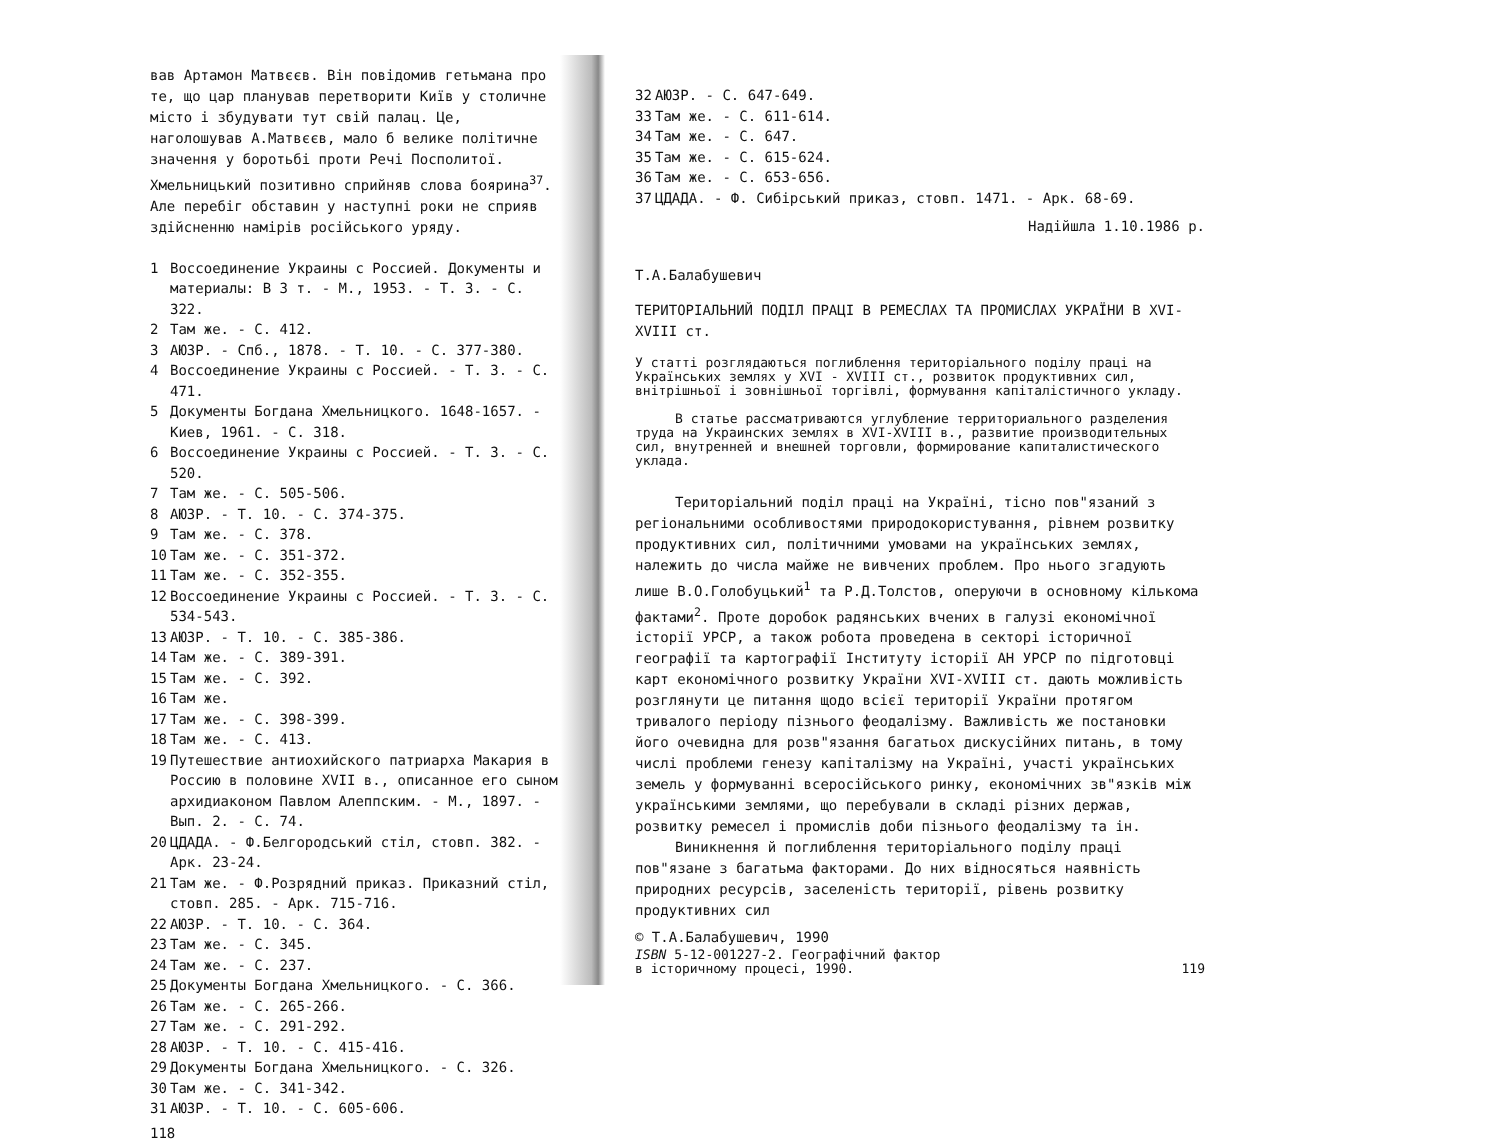вав Артамон Матвєєв. Він повідомив гетьмана про те, що цар планував перетворити Київ у столичне місто і збудувати тут свій палац. Це, наголошував А.Матвєєв, мало б велике політичне значення у боротьбі проти Речі Посполитої. Хмельницький позитивно сприйняв слова боярина<sup>37</sup>. Але перебіг обставин у наступні роки не сприяв здійсненню намірів російського уряду.
1 Воссоединение Украины с Россией. Документы и материалы: В 3 т. - М., 1953. - Т. 3. - С. 322.
2 Там же. - С. 412.
3 АЮЗР. - Спб., 1878. - Т. 10. - С. 377-380.
4 Воссоединение Украины с Россией. - Т. 3. - С. 471.
5 Документы Богдана Хмельницкого. 1648-1657. - Киев, 1961. - С. 318.
6 Воссоединение Украины с Россией. - Т. 3. - С. 520.
7 Там же. - С. 505-506.
8 АЮЗР. - Т. 10. - С. 374-375.
9 Там же. - С. 378.
10 Там же. - С. 351-372.
11 Там же. - С. 352-355.
12 Воссоединение Украины с Россией. - Т. 3. - С. 534-543.
13 АЮЗР. - Т. 10. - С. 385-386.
14 Там же. - С. 389-391.
15 Там же. - С. 392.
16 Там же.
17 Там же. - С. 398-399.
18 Там же. - С. 413.
19 Путешествие антиохийского патриарха Макария в Россию в половине XVII в., описанное его сыном архидиаконом Павлом Алеппским. - М., 1897. - Вып. 2. - С. 74.
20 ЦДАДА. - Ф.Белгородський стіл, стовп. 382. - Арк. 23-24.
21 Там же. - Ф.Розрядний приказ. Приказний стіл, стовп. 285. - Арк. 715-716.
22 АЮЗР. - Т. 10. - С. 364.
23 Там же. - С. 345.
24 Там же. - С. 237.
25 Документы Богдана Хмельницкого. - С. 366.
26 Там же. - С. 265-266.
27 Там же. - С. 291-292.
28 АЮЗР. - Т. 10. - С. 415-416.
29 Документы Богдана Хмельницкого. - С. 326.
30 Там же. - С. 341-342.
31 АЮЗР. - Т. 10. - С. 605-606.
118
32 АЮЗР. - С. 647-649.
33 Там же. - С. 611-614.
34 Там же. - С. 647.
35 Там же. - С. 615-624.
36 Там же. - С. 653-656.
37 ЦДАДА. - Ф. Сибірський приказ, стовп. 1471. - Арк. 68-69.
Надійшла 1.10.1986 р.
Т.А.Балабушевич
ТЕРИТОРІАЛЬНИЙ ПОДІЛ ПРАЦІ В РЕМЕСЛАХ ТА ПРОМИСЛАХ УКРАЇНИ В XVI-XVIII ст.
У статті розглядаються поглиблення територіального поділу праці на Українських землях у XVI - XVIII ст., розвиток продуктивних сил, внітрішньої і зовнішньої торгівлі, формування капіталістичного укладу.
В статье рассматриваются углубление территориального разделения труда на Украинских землях в XVI-XVIII в., развитие производительных сил, внутренней и внешней торговли, формирование капиталистического уклада.
Територіальний поділ праці на Україні, тісно пов"язаний з регіональними особливостями природокористування, рівнем розвитку продуктивних сил, політичними умовами на українських землях, належить до числа майже не вивчених проблем. Про нього згадують лише В.О.Голобуцький<sup>1</sup> та Р.Д.Толстов, оперуючи в основному кількома фактами<sup>2</sup>. Проте доробок радянських вчених в галузі економічної історії УРСР, а також робота проведена в секторі історичної географії та картографії Інституту історії АН УРСР по підготовці карт економічного розвитку України XVI-XVIII ст. дають можливість розглянути це питання щодо всієї території України протягом тривалого періоду пізнього феодалізму. Важливість же постановки його очевидна для розв"язання багатьох дискусійних питань, в тому числі проблеми генезу капіталізму на Україні, участі українських земель у формуванні всеросійського ринку, економічних зв"язків між українськими землями, що перебували в складі різних держав, розвитку ремесел і промислів доби пізнього феодалізму та ін.
Виникнення й поглиблення територіального поділу праці пов"язане з багатьма факторами. До них відносяться наявність природних ресурсів, заселеність території, рівень розвитку продуктивних сил
© Т.А.Балабушевич, 1990
ISBN 5-12-001227-2. Географічний фактор
в історичному процесі, 1990. 119